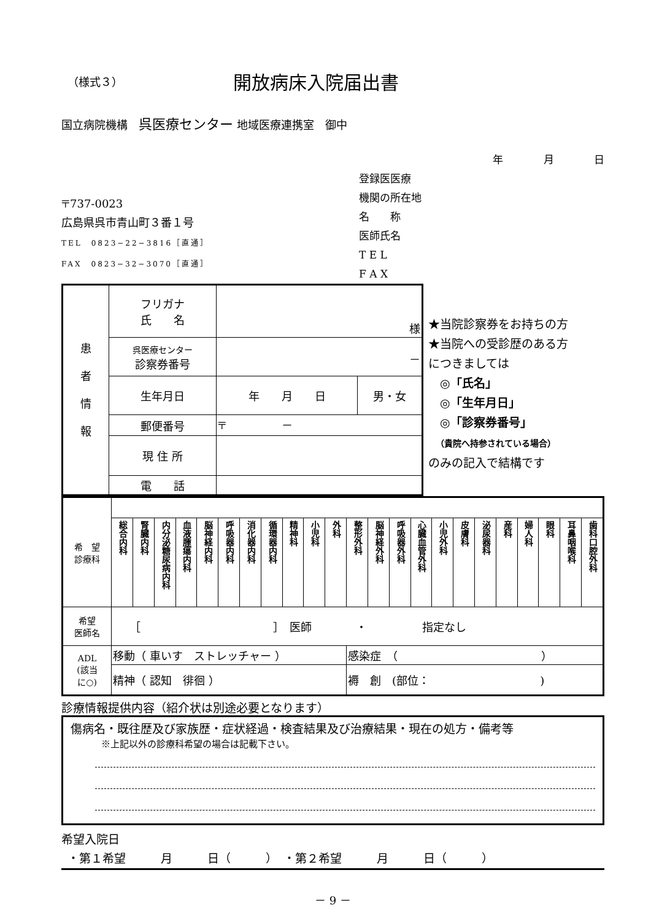（様式３）
開放病床入院届出書
国立病院機構　呉医療センター 地域医療連携室　御中
年 月 日
〒737-0023
広島県呉市青山町３番１号
TEL　0823−22−3816［直通］
FAX　0823−32−3070［直通］
登録医医療
機関の所在地
名　　称
医師氏名
T E L
F A X
| 患 者 情 報 | フリガナ 氏 名 | 様 | |
| | 呉医療センター 診察券番号 | － | |
| | 生年月日 | 年 月 日 | 男・女 |
| | 郵便番号 | 〒 － | |
| | 現 住 所 | | |
| | 電 話 | | |
★当院診察券をお持ちの方
★当院への受診歴のある方
につきましては
　◎「氏名」
　◎「生年月日」
　◎「診察券番号」
　（貴院へ持参されている場合）
のみの記入で結構です
| 希 望 診療科 | | | | | | | | | | | | | | | | | | | | | | | |
| | 総合内科 | 腎臓内科 | 内分泌糖尿病内科 | 血液腫瘍内科 | 脳神経内科 | 呼吸器内科 | 消化器内科 | 循環器内科 | 精神科 | 小児科 | 外科 | 整形外科 | 脳神経外科 | 呼吸器外科 | 心臓血管外科 | 小児外科 | 皮膚科 | 泌尿器科 | 産科 | 婦人科 | 眼科 | 耳鼻咽喉科 | 歯科口腔外科 |
| 希望 医師名 | ［ ］ 医師 ・ 指定なし | | | | | | | | | | | | | | | | | | | | | | |
| ADL (該当 に○) | 移動（ 車いす ストレッチャー ） | | | | | | | | | | | 感染症 （ ） | | | | | | | | | | | |
| | 精神（ 認知 徘徊 ） | | | | | | | | | | | 褥 創 (部位： ) | | | | | | | | | | | |
診療情報提供内容（紹介状は別途必要となります）
傷病名・既往歴及び家族歴・症状経過・検査結果及び治療結果・現在の処方・備考等
※上記以外の診療科希望の場合は記載下さい。
希望入院日
・第１希望　　　月　　　日（　　　）　・第２希望　　　月　　　日（　　　）
－ 9 －